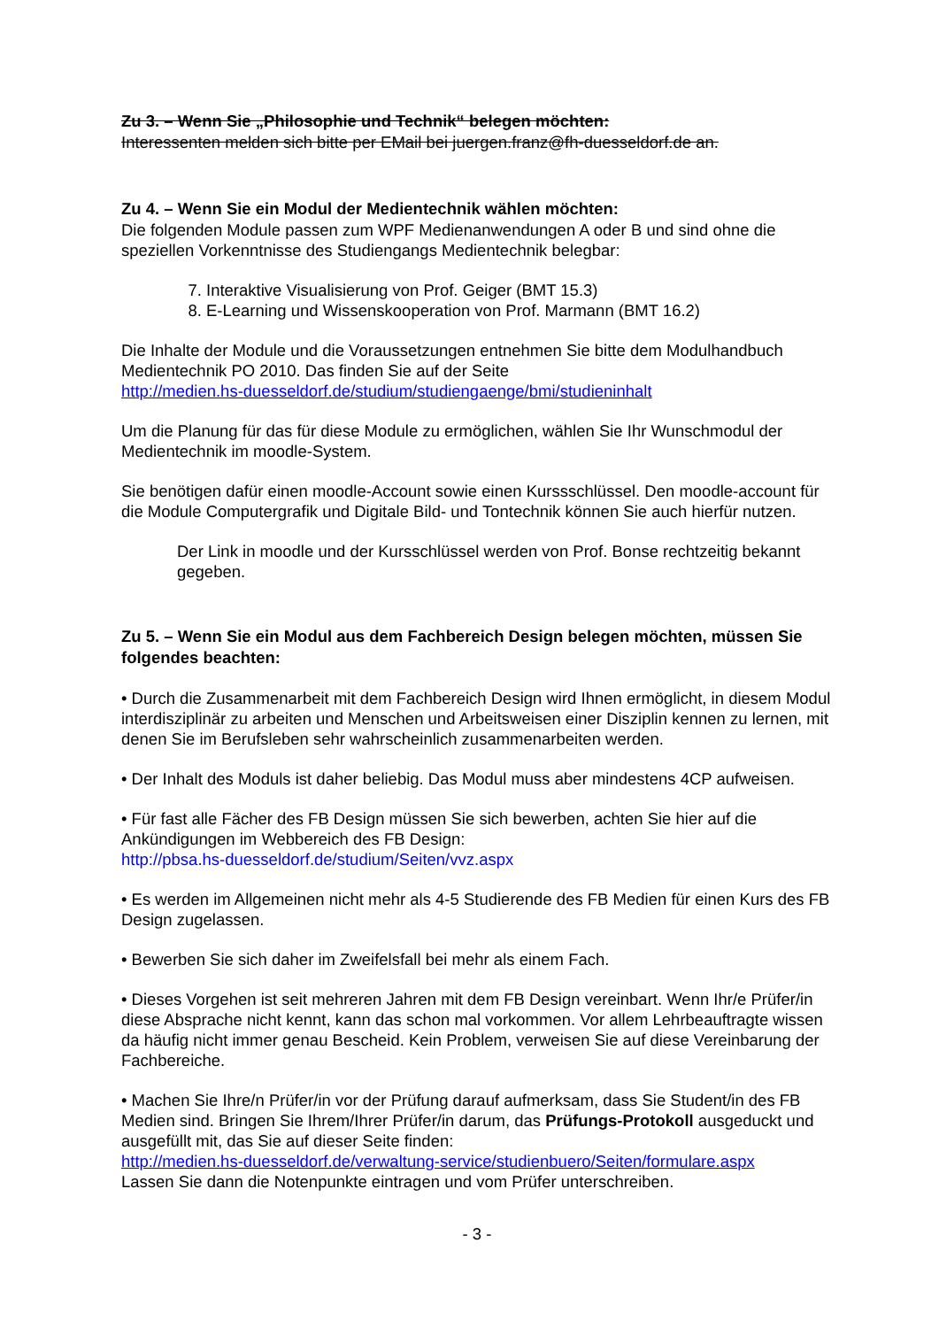Zu 3. – Wenn Sie „Philosophie und Technik“ belegen möchten:
Interessenten melden sich bitte per EMail bei juergen.franz@fh-duesseldorf.de an.
Zu 4. – Wenn Sie ein Modul der Medientechnik wählen möchten:
Die folgenden Module passen zum WPF Medienanwendungen A oder B und sind ohne die speziellen Vorkenntnisse des Studiengangs Medientechnik belegbar:
7. Interaktive Visualisierung von Prof. Geiger (BMT 15.3)
8. E-Learning und Wissenskooperation von Prof. Marmann (BMT 16.2)
Die Inhalte der Module und die Voraussetzungen entnehmen Sie bitte dem Modulhandbuch Medientechnik PO 2010. Das finden Sie auf der Seite
http://medien.hs-duesseldorf.de/studium/studiengaenge/bmi/studieninhalt
Um die Planung für das für diese Module zu ermöglichen, wählen Sie Ihr Wunschmodul der Medientechnik im moodle-System.
Sie benötigen dafür einen moodle-Account sowie einen Kurssschlüssel. Den moodle-account für die Module Computergrafik und Digitale Bild- und Tontechnik können Sie auch hierfür nutzen.
Der Link in moodle und der Kursschlüssel werden von Prof. Bonse rechtzeitig bekannt gegeben.
Zu 5. – Wenn Sie ein Modul aus dem Fachbereich Design belegen möchten, müssen Sie folgendes beachten:
• Durch die Zusammenarbeit mit dem Fachbereich Design wird Ihnen ermöglicht, in diesem Modul interdisziplinär zu arbeiten und Menschen und Arbeitsweisen einer Disziplin kennen zu lernen, mit denen Sie im Berufsleben sehr wahrscheinlich zusammenarbeiten werden.
• Der Inhalt des Moduls ist daher beliebig. Das Modul muss aber mindestens 4CP aufweisen.
• Für fast alle Fächer des FB Design müssen Sie sich bewerben, achten Sie hier auf die Ankündigungen im Webbereich des FB Design:
http://pbsa.hs-duesseldorf.de/studium/Seiten/vvz.aspx
• Es werden im Allgemeinen nicht mehr als 4-5 Studierende des FB Medien für einen Kurs des FB Design zugelassen.
• Bewerben Sie sich daher im Zweifelsfall bei mehr als einem Fach.
• Dieses Vorgehen ist seit mehreren Jahren mit dem FB Design vereinbart. Wenn Ihr/e Prüfer/in diese Absprache nicht kennt, kann das schon mal vorkommen. Vor allem Lehrbeauftragte wissen da häufig nicht immer genau Bescheid. Kein Problem, verweisen Sie auf diese Vereinbarung der Fachbereiche.
• Machen Sie Ihre/n Prüfer/in vor der Prüfung darauf aufmerksam, dass Sie Student/in des FB Medien sind. Bringen Sie Ihrem/Ihrer Prüfer/in darum, das Prüfungs-Protokoll ausgeduckt und ausgefüllt mit, das Sie auf dieser Seite finden:
http://medien.hs-duesseldorf.de/verwaltung-service/studienbuero/Seiten/formulare.aspx
Lassen Sie dann die Notenpunkte eintragen und vom Prüfer unterschreiben.
- 3 -